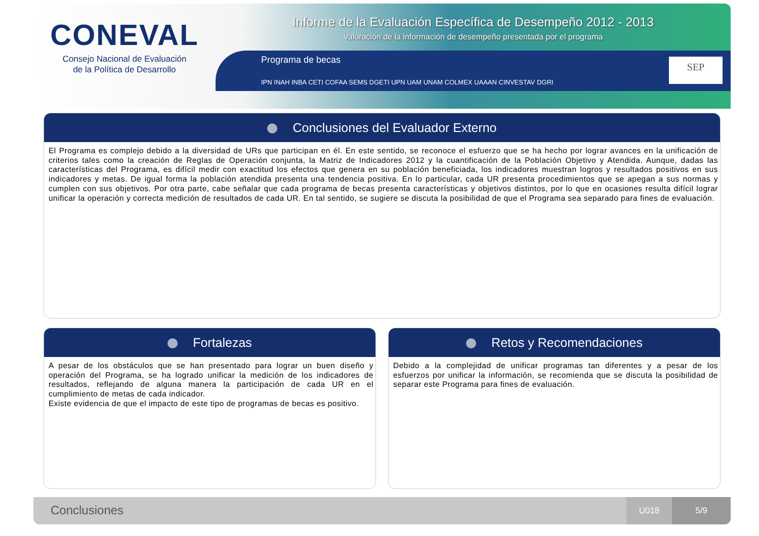CONEVAL
Consejo Nacional de Evaluación
de la Política de Desarrollo
Informe de la Evaluación Específica de Desempeño 2012 - 2013
Valoración de la información de desempeño presentada por el programa
Programa de becas
IPN INAH INBA CETI COFAA SEMS DGETI UPN UAM UNAM COLMEX UAAAN CINVESTAV DGRI
SEP
Conclusiones del Evaluador Externo
El Programa es complejo debido a la diversidad de URs que participan en él. En este sentido, se reconoce el esfuerzo que se ha hecho por lograr avances en la unificación de criterios tales como la creación de Reglas de Operación conjunta, la Matriz de Indicadores 2012 y la cuantificación de la Población Objetivo y Atendida. Aunque, dadas las características del Programa, es difícil medir con exactitud los efectos que genera en su población beneficiada, los indicadores muestran logros y resultados positivos en sus indicadores y metas. De igual forma la población atendida presenta una tendencia positiva. En lo particular, cada UR presenta procedimientos que se apegan a sus normas y cumplen con sus objetivos. Por otra parte, cabe señalar que cada programa de becas presenta características y objetivos distintos, por lo que en ocasiones resulta difícil lograr unificar la operación y correcta medición de resultados de cada UR. En tal sentido, se sugiere se discuta la posibilidad de que el Programa sea separado para fines de evaluación.
Fortalezas
A pesar de los obstáculos que se han presentado para lograr un buen diseño y operación del Programa, se ha logrado unificar la medición de los indicadores de resultados, reflejando de alguna manera la participación de cada UR en el cumplimiento de metas de cada indicador.
Existe evidencia de que el impacto de este tipo de programas de becas es positivo.
Retos y Recomendaciones
Debido a la complejidad de unificar programas tan diferentes y a pesar de los esfuerzos por unificar la información, se recomienda que se discuta la posibilidad de separar este Programa para fines de evaluación.
Conclusiones
U018 5/9